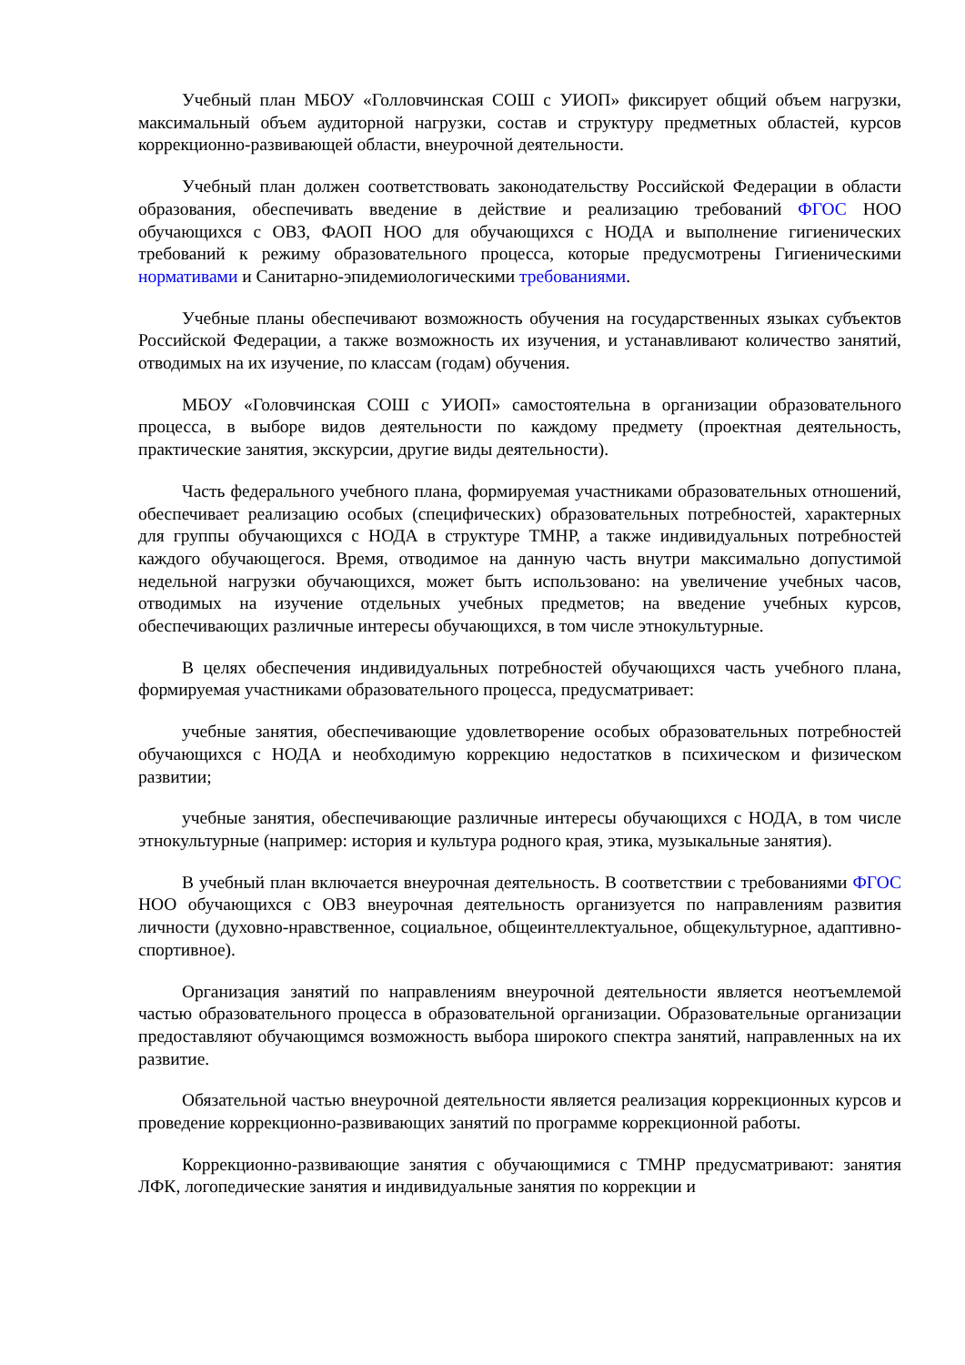Учебный план МБОУ «Голловчинская СОШ с УИОП» фиксирует общий объем нагрузки, максимальный объем аудиторной нагрузки, состав и структуру предметных областей, курсов коррекционно-развивающей области, внеурочной деятельности.
Учебный план должен соответствовать законодательству Российской Федерации в области образования, обеспечивать введение в действие и реализацию требований ФГОС НОО обучающихся с ОВЗ, ФАОП НОО для обучающихся с НОДА и выполнение гигиенических требований к режиму образовательного процесса, которые предусмотрены Гигиеническими нормативами и Санитарно-эпидемиологическими требованиями.
Учебные планы обеспечивают возможность обучения на государственных языках субъектов Российской Федерации, а также возможность их изучения, и устанавливают количество занятий, отводимых на их изучение, по классам (годам) обучения.
МБОУ «Головчинская СОШ с УИОП» самостоятельна в организации образовательного процесса, в выборе видов деятельности по каждому предмету (проектная деятельность, практические занятия, экскурсии, другие виды деятельности).
Часть федерального учебного плана, формируемая участниками образовательных отношений, обеспечивает реализацию особых (специфических) образовательных потребностей, характерных для группы обучающихся с НОДА в структуре ТМНР, а также индивидуальных потребностей каждого обучающегося. Время, отводимое на данную часть внутри максимально допустимой недельной нагрузки обучающихся, может быть использовано: на увеличение учебных часов, отводимых на изучение отдельных учебных предметов; на введение учебных курсов, обеспечивающих различные интересы обучающихся, в том числе этнокультурные.
В целях обеспечения индивидуальных потребностей обучающихся часть учебного плана, формируемая участниками образовательного процесса, предусматривает:
учебные занятия, обеспечивающие удовлетворение особых образовательных потребностей обучающихся с НОДА и необходимую коррекцию недостатков в психическом и физическом развитии;
учебные занятия, обеспечивающие различные интересы обучающихся с НОДА, в том числе этнокультурные (например: история и культура родного края, этика, музыкальные занятия).
В учебный план включается внеурочная деятельность. В соответствии с требованиями ФГОС НОО обучающихся с ОВЗ внеурочная деятельность организуется по направлениям развития личности (духовно-нравственное, социальное, общеинтеллектуальное, общекультурное, адаптивно-спортивное).
Организация занятий по направлениям внеурочной деятельности является неотъемлемой частью образовательного процесса в образовательной организации. Образовательные организации предоставляют обучающимся возможность выбора широкого спектра занятий, направленных на их развитие.
Обязательной частью внеурочной деятельности является реализация коррекционных курсов и проведение коррекционно-развивающих занятий по программе коррекционной работы.
Коррекционно-развивающие занятия с обучающимися с ТМНР предусматривают: занятия ЛФК, логопедические занятия и индивидуальные занятия по коррекции и